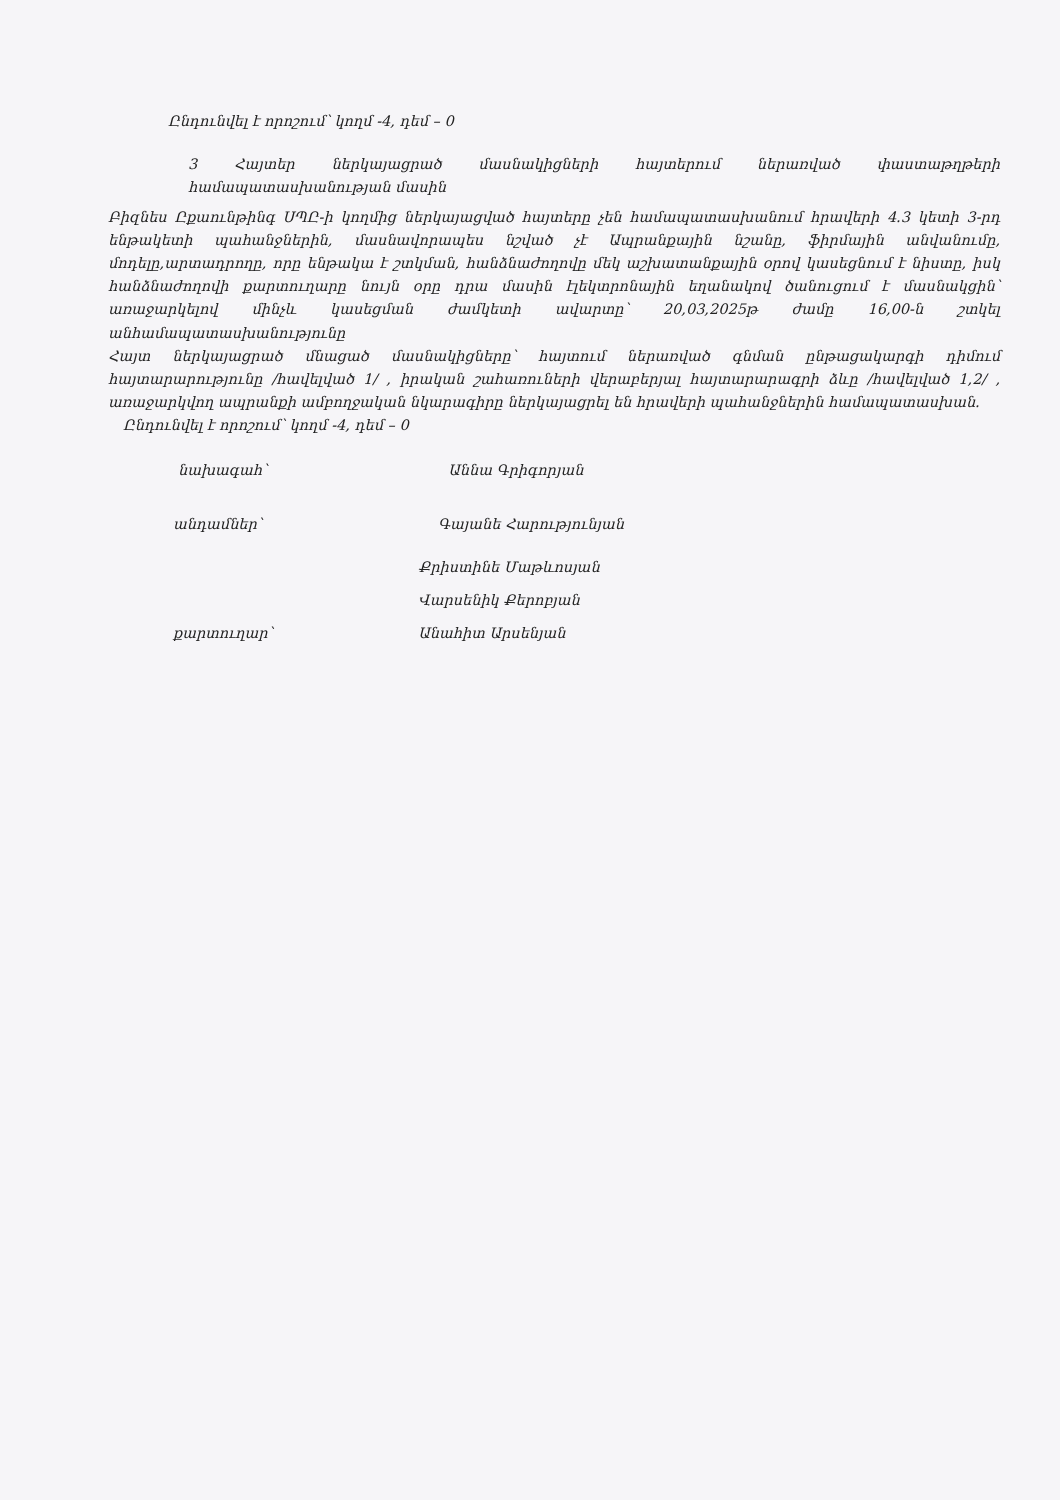Ընդունվել է որոշում՝ կողմ -4, դեմ – 0
3 Հայտեր ներկայացրած մասնակիցների հայտերում ներառված փաստաթղթերի համապատասխանության մասին
Բիզնես Ըքաունթինգ ՍՊԸ-ի կողմից ներկայացված հայտերը չեն համապատասխանում հրավերի 4.3 կետի 3-րդ ենթակետի պահանջներին, մասնավորապես նշված չէ Ապրանքային նշանը, ֆիրմային անվանումը, մոդելը,արտադրողը, որը ենթակա է շտկման, հանձնաժողովը մեկ աշխատանքային օրով կասեցնում է նիստը, իսկ հանձնաժողովի քարտուղարը նույն օրը դրա մասին էլեկտրոնային եղանակով ծանուցում է մասնակցին՝ առաջարկելով մինչև կասեցման ժամկետի ավարտը՝ 20,03,2025թ ժամը 16,00-ն շտկել անհամապատասխանությունը
Հայտ ներկայացրած մնացած մասնակիցները՝ հայտում ներառված գնման ընթացակարգի դիմում հայտարարությունը /հավելված 1/ , իրական շահառուների վերաբերյալ հայտարարագրի ձևը /հավելված 1,2/ , առաջարկվող ապրանքի ամբողջական նկարագիրը ներկայացրել են հրավերի պահանջներին համապատասխան.
Ընդունվել է որոշում՝ կողմ -4, դեմ – 0
նախագահ՝ Աննա Գրիգորյան
անդամներ՝ Գայանե Հարությունյան
Քրիստինե Մաթևոսյան
Վարսենիկ Քերոբյան
քարտուղար՝ Անահիտ Արսենյան